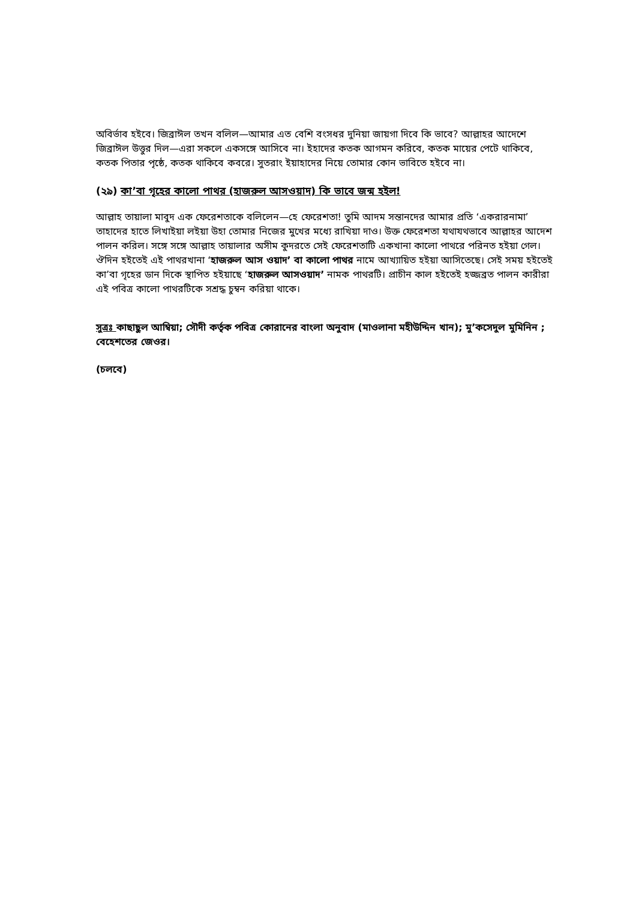অবির্ভাব হইবে। জিব্রাঈল তখন বলিল—আমার এত বেশি বংসধর দুনিয়া জায়গা দিবে কি ভাবে? আল্লাহর আদেশে জিব্রাঈল উত্তুর দিল—এরা সকলে একসঙ্গে আসিবে না। ইহাদের কতক আগমন করিবে, কতক মায়ের পেটে থাকিবে, কতক পিতার পৃষ্ঠে, কতক থাকিবে কবরে। সুতরাং ইয়াহাদের নিয়ে তোমার কোন ভাবিতে হইবে না।
(২৯) কা’বা গৃহের কালো পাথর (হাজরুল আসওয়াদ) কি ভাবে জন্ম হইল!
আল্লাহ তায়ালা মাবুদ এক ফেরেশতাকে বলিলেন—হে ফেরেশতা! তুমি আদম সন্তানদের আমার প্রতি ‘একরারনামা’ তাহাদের হাতে লিখাইয়া লইয়া উহা তোমার নিজের মুখের মধ্যে রাখিয়া দাও। উক্ত ফেরেশতা যথাযথভাবে আল্লাহর আদেশ পালন করিল। সঙ্গে সঙ্গে আল্লাহ তায়ালার অসীম কুদরতে সেই ফেরেশতাটি একখানা কালো পাথরে পরিনত হইয়া গেল। ঔদিন হইতেই এই পাথরখানা ‘হাজরুল আস ওয়াদ’ বা কালো পাথর নামে আখ্যায়িত হইয়া আসিতেছে। সেই সময় হইতেই কা’বা গৃহের ডান দিকে স্থাপিত হইয়াছে ‘হাজরুল আসওয়াদ’ নামক পাথরটি। প্রাচীন কাল হইতেই হজ্জব্রত পালন কারীরা এই পবিত্র কালো পাথরটিকে সশ্রদ্ধ চুম্বন করিয়া থাকে।
সুত্রঃ কাছাছুল আম্বিয়া; সৌদী কর্তৃক পবিত্র কোরানের বাংলা অনুবাদ (মাওলানা মহীউদ্দিন খান); মু’কসেদুল মুমিনিন ; বেহেশতের জেওর।
(চলবে)